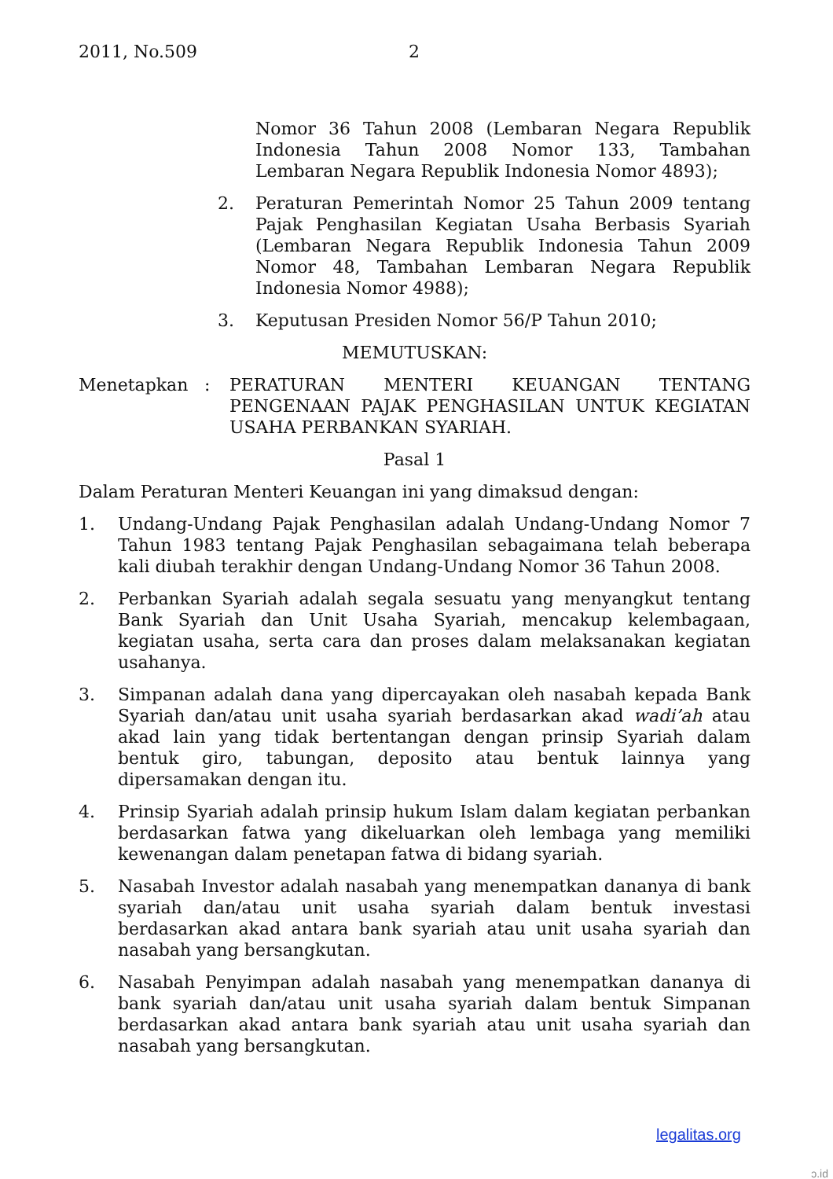2011, No.509 2
Nomor 36 Tahun 2008 (Lembaran Negara Republik Indonesia Tahun 2008 Nomor 133, Tambahan Lembaran Negara Republik Indonesia Nomor 4893);
2. Peraturan Pemerintah Nomor 25 Tahun 2009 tentang Pajak Penghasilan Kegiatan Usaha Berbasis Syariah (Lembaran Negara Republik Indonesia Tahun 2009 Nomor 48, Tambahan Lembaran Negara Republik Indonesia Nomor 4988);
3. Keputusan Presiden Nomor 56/P Tahun 2010;
MEMUTUSKAN:
Menetapkan : PERATURAN MENTERI KEUANGAN TENTANG PENGENAAN PAJAK PENGHASILAN UNTUK KEGIATAN USAHA PERBANKAN SYARIAH.
Pasal 1
Dalam Peraturan Menteri Keuangan ini yang dimaksud dengan:
1. Undang-Undang Pajak Penghasilan adalah Undang-Undang Nomor 7 Tahun 1983 tentang Pajak Penghasilan sebagaimana telah beberapa kali diubah terakhir dengan Undang-Undang Nomor 36 Tahun 2008.
2. Perbankan Syariah adalah segala sesuatu yang menyangkut tentang Bank Syariah dan Unit Usaha Syariah, mencakup kelembagaan, kegiatan usaha, serta cara dan proses dalam melaksanakan kegiatan usahanya.
3. Simpanan adalah dana yang dipercayakan oleh nasabah kepada Bank Syariah dan/atau unit usaha syariah berdasarkan akad wadi’ah atau akad lain yang tidak bertentangan dengan prinsip Syariah dalam bentuk giro, tabungan, deposito atau bentuk lainnya yang dipersamakan dengan itu.
4. Prinsip Syariah adalah prinsip hukum Islam dalam kegiatan perbankan berdasarkan fatwa yang dikeluarkan oleh lembaga yang memiliki kewenangan dalam penetapan fatwa di bidang syariah.
5. Nasabah Investor adalah nasabah yang menempatkan dananya di bank syariah dan/atau unit usaha syariah dalam bentuk investasi berdasarkan akad antara bank syariah atau unit usaha syariah dan nasabah yang bersangkutan.
6. Nasabah Penyimpan adalah nasabah yang menempatkan dananya di bank syariah dan/atau unit usaha syariah dalam bentuk Simpanan berdasarkan akad antara bank syariah atau unit usaha syariah dan nasabah yang bersangkutan.
legalitas.org
ɔ.id